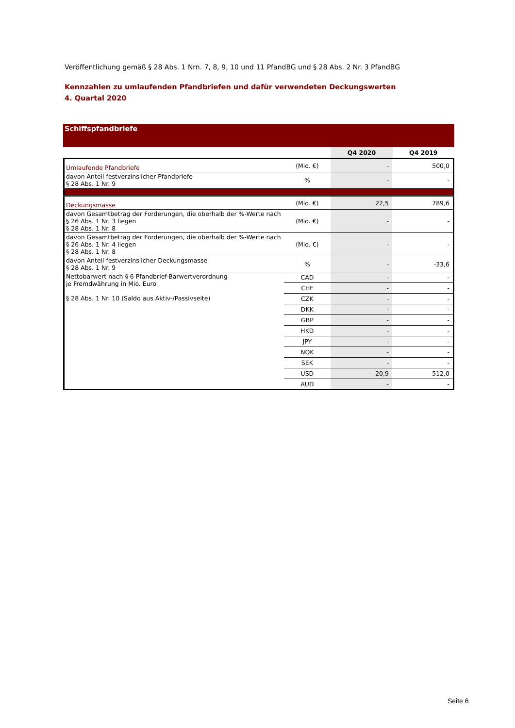Veröffentlichung gemäß § 28 Abs. 1 Nrn. 7, 8, 9, 10 und 11 PfandBG und § 28 Abs. 2 Nr. 3 PfandBG
Kennzahlen zu umlaufenden Pfandbriefen und dafür verwendeten Deckungswerten
4. Quartal 2020
Schiffspfandbriefe
| | | Q4 2020 | Q4 2019 |
| --- | --- | --- | --- |
| Umlaufende Pfandbriefe | (Mio. €) | - | 500,0 |
| davon Anteil festverzinslicher Pfandbriefe § 28 Abs. 1 Nr. 9 | % | - | - |
| Deckungsmasse | (Mio. €) | 22,5 | 789,6 |
| davon Gesamtbetrag der Forderungen, die oberhalb der %-Werte nach § 26 Abs. 1 Nr. 3 liegen § 28 Abs. 1 Nr. 8 | (Mio. €) | - | - |
| davon Gesamtbetrag der Forderungen, die oberhalb der %-Werte nach § 26 Abs. 1 Nr. 4 liegen § 28 Abs. 1 Nr. 8 | (Mio. €) | - | - |
| davon Anteil festverzinslicher Deckungsmasse § 28 Abs. 1 Nr. 9 | % | - | -33,6 |
| Nettobarwert nach § 6 Pfandbrief-Barwertverordnung je Fremdwährung in Mio. Euro § 28 Abs. 1 Nr. 10 (Saldo aus Aktiv-/Passivseite) | CAD | - | - |
| | CHF | - | - |
| | CZK | - | - |
| | DKK | - | - |
| | GBP | - | - |
| | HKD | - | - |
| | JPY | - | - |
| | NOK | - | - |
| | SEK | - | - |
| | USD | 20,9 | 512,0 |
| | AUD | - | - |
Seite 6